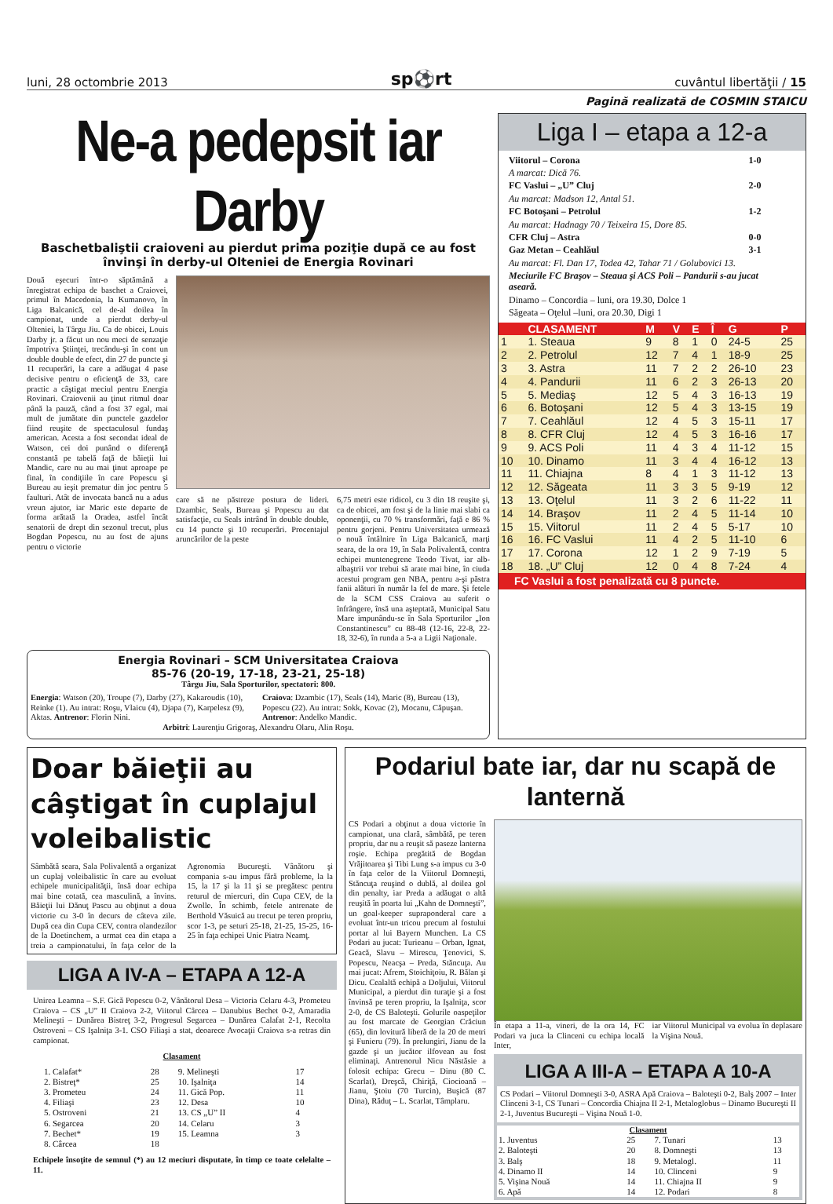luni, 28 octombrie 2013 sp⚽rt cuvântul libertăţii / 15
Pagină realizată de COSMIN STAICU
Ne-a pedepsit iar Darby
Baschetbaliştii craioveni au pierdut prima poziţie după ce au fost învinşi în derby-ul Olteniei de Energia Rovinari
Două eşecuri într-o săptămână a înregistrat echipa de baschet a Craiovei, primul în Macedonia, la Kumanovo, în Liga Balcanică, cel de-al doilea în campionat, unde a pierdut derby-ul Olteniei, la Târgu Jiu. Ca de obicei, Louis Darby jr. a făcut un nou meci de senzaţie împotriva Ştiinţei, trecându-şi în cont un double double de efect, din 27 de puncte şi 11 recuperări, la care a adăugat 4 pase decisive pentru o eficienţă de 33, care practic a câştigat meciul pentru Energia Rovinari. Craiovenii au ţinut ritmul doar până la pauză, când a fost 37 egal, mai mult de jumătate din punctele gazdelor fiind reuşite de spectaculosul fundaş american. Acesta a fost secondat ideal de Watson, cei doi punând o diferenţă constantă pe tabelă faţă de băieţii lui Mandic, care nu au mai ţinut aproape pe final, în condiţiile în care Popescu şi Bureau au ieşit prematur din joc pentru 5 faulturi. Atât de invocata bancă nu a adus vreun ajutor, iar Maric este departe de forma arătată la Oradea, astfel încât senatorii de drept din sezonul trecut, plus Bogdan Popescu, nu au fost de ajuns pentru o victorie
care să ne păstreze postura de lideri. Dzambic, Seals, Bureau şi Popescu au dat satisfacţie, cu Seals intrând în double double, cu 14 puncte şi 10 recuperări. Procentajul aruncărilor de la peste
6,75 metri este ridicol, cu 3 din 18 reuşite şi, ca de obicei, am fost şi de la linie mai slabi ca oponenţii, cu 70 % transformări, faţă e 86 % pentru gorjeni. Pentru Universitatea urmează o nouă întâlnire în Liga Balcanică, marţi seara, de la ora 19, în Sala Polivalentă, contra echipei muntenegrene Teodo Tivat, iar alb-albaştrii vor trebui să arate mai bine, în ciuda acestui program gen NBA, pentru a-şi păstra fanii alături în număr la fel de mare. Şi fetele de la SCM CSS Craiova au suferit o înfrângere, însă una aşteptată, Municipal Satu Mare impunându-se în Sala Sporturilor „Ion Constantinescu” cu 88-48 (12-16, 22-8, 22-18, 32-6), în runda a 5-a a Ligii Naţionale.
Energia Rovinari – SCM Universitatea Craiova
85-76 (20-19, 17-18, 23-21, 25-18)
Târgu Jiu, Sala Sporturilor, spectatori: 800.
Energia: Watson (20), Troupe (7), Darby (27), Kakaroudis (10), Reinke (1). Au intrat: Roşu, Vlaicu (4), Djapa (7), Karpelesz (9), Aktas. Antrenor: Florin Nini.
Craiova: Dzambic (17), Seals (14), Maric (8), Bureau (13), Popescu (22). Au intrat: Sokk, Kovac (2), Mocanu, Căpuşan. Antrenor: Andelko Mandic.
Arbitri: Laurenţiu Grigoraş, Alexandru Olaru, Alin Roşu.
Liga I – etapa a 12-a
| Viitorul – Corona | 1-0 |
| A marcat: Dică 76. | |
| FC Vaslui – „U” Cluj | 2-0 |
| Au marcat: Madson 12, Antal 51. | |
| FC Botoşani – Petrolul | 1-2 |
| Au marcat: Hadnagy 70 / Teixeira 15, Dore 85. | |
| CFR Cluj – Astra | 0-0 |
| Gaz Metan – Ceahlăul | 3-1 |
| Au marcat: Fl. Dan 17, Todea 42, Tahar 71 / Golubovici 13. | |
| Meciurile FC Braşov – Steaua şi ACS Poli – Pandurii s-au jucat aseară. | |
| Dinamo – Concordia – luni, ora 19.30, Dolce 1 | |
| Săgeata – Oţelul –luni, ora 20.30, Digi 1 | |
| | CLASAMENT | M | V | E | Î | G | P |
| --- | --- | --- | --- | --- | --- | --- | --- |
| 1 | 1. Steaua | 9 | 8 | 1 | 0 | 24-5 | 25 |
| 2 | 2. Petrolul | 12 | 7 | 4 | 1 | 18-9 | 25 |
| 3 | 3. Astra | 11 | 7 | 2 | 2 | 26-10 | 23 |
| 4 | 4. Pandurii | 11 | 6 | 2 | 3 | 26-13 | 20 |
| 5 | 5. Mediaş | 12 | 5 | 4 | 3 | 16-13 | 19 |
| 6 | 6. Botoşani | 12 | 5 | 4 | 3 | 13-15 | 19 |
| 7 | 7. Ceahlăul | 12 | 4 | 5 | 3 | 15-11 | 17 |
| 8 | 8. CFR Cluj | 12 | 4 | 5 | 3 | 16-16 | 17 |
| 9 | 9. ACS Poli | 11 | 4 | 3 | 4 | 11-12 | 15 |
| 10 | 10. Dinamo | 11 | 3 | 4 | 4 | 16-12 | 13 |
| 11 | 11. Chiajna | 8 | 4 | 1 | 3 | 11-12 | 13 |
| 12 | 12. Săgeata | 11 | 3 | 3 | 5 | 9-19 | 12 |
| 13 | 13. Oţelul | 11 | 3 | 2 | 6 | 11-22 | 11 |
| 14 | 14. Braşov | 11 | 2 | 4 | 5 | 11-14 | 10 |
| 15 | 15. Viitorul | 11 | 2 | 4 | 5 | 5-17 | 10 |
| 16 | 16. FC Vaslui | 11 | 4 | 2 | 5 | 11-10 | 6 |
| 17 | 17. Corona | 12 | 1 | 2 | 9 | 7-19 | 5 |
| 18 | 18. „U” Cluj | 12 | 0 | 4 | 8 | 7-24 | 4 |
FC Vaslui a fost penalizată cu 8 puncte.
Doar băieţii au câştigat în cuplajul voleibalistic
Sâmbătă seara, Sala Polivalentă a organizat un cuplaj voleibalistic în care au evoluat echipele municipalităţii, însă doar echipa mai bine cotată, cea masculină, a învins. Băieţii lui Dănuţ Pascu au obţinut a doua victorie cu 3-0 în decurs de câteva zile. După cea din Cupa CEV, contra olandezilor de la Doetinchem, a urmat cea din etapa a treia a campionatului, în faţa celor de la Agronomia Bucureşti. Vânătoru şi compania s-au impus fără probleme, la la 15, la 17 şi la 11 şi se pregătesc pentru returul de miercuri, din Cupa CEV, de la Zwolle. În schimb, fetele antrenate de Berthold Văsuică au trecut pe teren propriu, scor 1-3, pe seturi 25-18, 21-25, 15-25, 16-25 în faţa echipei Unic Piatra Neamţ.
LIGA A IV-A – ETAPA A 12-A
Unirea Leamna – S.F. Gică Popescu 0-2, Vânătorul Desa – Victoria Celaru 4-3, Prometeu Craiova – CS „U” II Craiova 2-2, Viitorul Cârcea – Danubius Bechet 0-2, Amaradia Melineşti – Dunărea Bistreţ 3-2, Progresul Segarcea – Dunărea Calafat 2-1, Recolta Ostroveni – CS Işalniţa 3-1. CSO Filiaşi a stat, deoarece Avocaţii Craiova s-a retras din campionat.
Clasament
| 1. Calafat* | 28 | 9. Melineşti | 17 |
| 2. Bistreţ* | 25 | 10. Işalniţa | 14 |
| 3. Prometeu | 24 | 11. Gică Pop. | 11 |
| 4. Filiaşi | 23 | 12. Desa | 10 |
| 5. Ostroveni | 21 | 13. CS „U” II | 4 |
| 6. Segarcea | 20 | 14. Celaru | 3 |
| 7. Bechet* | 19 | 15. Leamna | 3 |
| 8. Cârcea | 18 | | |
Echipele însoţite de semnul (*) au 12 meciuri disputate, în timp ce toate celelalte – 11.
Podariul bate iar, dar nu scapă de lanternă
CS Podari a obţinut a doua victorie în campionat, una clară, sâmbătă, pe teren propriu, dar nu a reuşit să paseze lanterna roşie. Echipa pregătită de Bogdan Vrăjitoarea şi Tibi Lung s-a impus cu 3-0 în faţa celor de la Viitorul Domneşti, Stăncuţa reuşind o dublă, al doilea gol din penalty, iar Preda a adăugat o altă reuşită în poarta lui „Kahn de Domneşti”, un goal-keeper supraponderal care a evoluat într-un tricou precum al fostului portar al lui Bayern Munchen. La CS Podari au jucat: Turieanu – Orban, Ignat, Geacă, Slavu – Mirescu, Ţenovici, S. Popescu, Neacşa – Preda, Stăncuţa. Au mai jucat: Afrem, Stoichiţoiu, R. Bălan şi Dicu. Cealaltă echipă a Doljului, Viitorul Municipal, a pierdut din turaţie şi a fost învinsă pe teren propriu, la Işalniţa, scor 2-0, de CS Baloteşti. Golurile oaspeţilor au fost marcate de Georgian Crăciun (65), din lovitură liberă de la 20 de metri şi Funieru (79). În prelungiri, Jianu de la gazde şi un jucător ilfovean au fost eliminaţi. Antrenorul Nicu Năstăsie a folosit echipa: Grecu – Dinu (80 C. Scarlat), Dreşcă, Chiriţă, Ciocioană – Jianu, Ştoiu (70 Turcin), Buşică (87 Dina), Răduţ – L. Scarlat, Tâmplaru.
În etapa a 11-a, vineri, de la ora 14, FC Podari va juca la Clinceni cu echipa locală Inter,
iar Viitorul Municipal va evolua în deplasare la Vişina Nouă.
LIGA A III-A – ETAPA A 10-A
CS Podari – Viitorul Domneşti 3-0, ASRA Apă Craiova – Baloteşti 0-2, Balş 2007 – Inter Clinceni 3-1, CS Tunari – Concordia Chiajna II 2-1, Metaloglobus – Dinamo Bucureşti II 2-1, Juventus Bucureşti – Vişina Nouă 1-0.
Clasament
| 1. Juventus | 25 | 7. Tunari | 13 |
| 2. Baloteşti | 20 | 8. Domneşti | 13 |
| 3. Balş | 18 | 9. Metalogl. | 11 |
| 4. Dinamo II | 14 | 10. Clinceni | 9 |
| 5. Vişina Nouă | 14 | 11. Chiajna II | 9 |
| 6. Apă | 14 | 12. Podari | 8 |